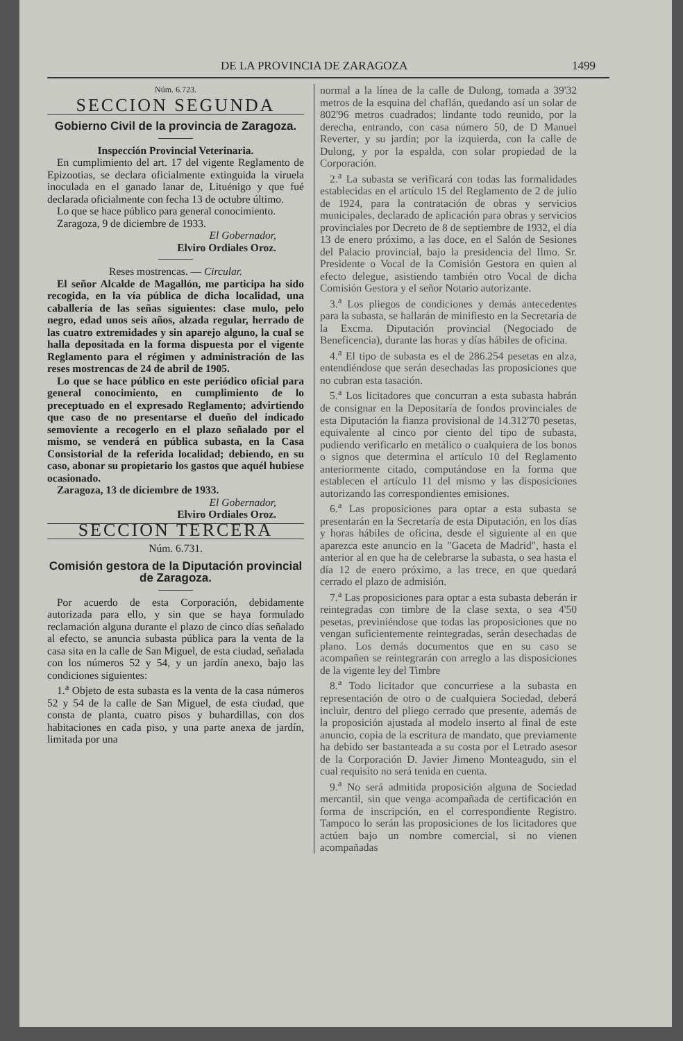DE LA PROVINCIA DE ZARAGOZA 1499
Núm. 6.723.
SECCION SEGUNDA
Gobierno Civil de la provincia de Zaragoza.
Inspección Provincial Veterinaria.
En cumplimiento del art. 17 del vigente Reglamento de Epizootias, se declara oficialmente extinguida la viruela inoculada en el ganado lanar de, Lituénigo y que fué declarada oficialmente con fecha 13 de octubre último.
Lo que se hace público para general conocimiento.
Zaragoza, 9 de diciembre de 1933.
El Gobernador,
Elviro Ordiales Oroz.
Reses mostrencas. — Circular.
El señor Alcalde de Magallón, me participa ha sido recogida, en la vía pública de dicha localidad, una caballería de las señas siguientes: clase mulo, pelo negro, edad unos seis años, alzada regular, herrado de las cuatro extremidades y sin aparejo alguno, la cual se halla depositada en la forma dispuesta por el vigente Reglamento para el régimen y administración de las reses mostrencas de 24 de abril de 1905.
Lo que se hace público en este periódico oficial para general conocimiento, en cumplimiento de lo preceptuado en el expresado Reglamento; advirtiendo que caso de no presentarse el dueño del indicado semoviente a recogerlo en el plazo señalado por el mismo, se venderá en pública subasta, en la Casa Consistorial de la referida localidad; debiendo, en su caso, abonar su propietario los gastos que aquél hubiese ocasionado.
Zaragoza, 13 de diciembre de 1933.
El Gobernador,
Elviro Ordiales Oroz.
SECCION TERCERA
Núm. 6.731.
Comisión gestora de la Diputación provincial de Zaragoza.
Por acuerdo de esta Corporación, debidamente autorizada para ello, y sin que se haya formulado reclamación alguna durante el plazo de cinco días señalado al efecto, se anuncia subasta pública para la venta de la casa sita en la calle de San Miguel, de esta ciudad, señalada con los números 52 y 54, y un jardín anexo, bajo las condiciones siguientes:
1.<sup>a</sup> Objeto de esta subasta es la venta de la casa números 52 y 54 de la calle de San Miguel, de esta ciudad, que consta de planta, cuatro pisos y buhardillas, con dos habitaciones en cada piso, y una parte anexa de jardín, limitada por una
normal a la línea de la calle de Dulong, tomada a 39'32 metros de la esquina del chaflán, quedando así un solar de 802'96 metros cuadrados; lindante todo reunido, por la derecha, entrando, con casa número 50, de D Manuel Reverter, y su jardín; por la izquierda, con la calle de Dulong, y por la espalda, con solar propiedad de la Corporación.
2.<sup>a</sup> La subasta se verificará con todas las formalidades establecidas en el artículo 15 del Reglamento de 2 de julio de 1924, para la contratación de obras y servicios municipales, declarado de aplicación para obras y servicios provinciales por Decreto de 8 de septiembre de 1932, el día 13 de enero próximo, a las doce, en el Salón de Sesiones del Palacio provincial, bajo la presidencia del Ilmo. Sr. Presidente o Vocal de la Comisión Gestora en quien al efecto delegue, asistiendo también otro Vocal de dicha Comisión Gestora y el señor Notario autorizante.
3.<sup>a</sup> Los pliegos de condiciones y demás antecedentes para la subasta, se hallarán de minifiesto en la Secretaría de la Excma. Diputación provincial (Negociado de Beneficencia), durante las horas y días hábiles de oficina.
4.<sup>a</sup> El tipo de subasta es el de 286.254 pesetas en alza, entendiéndose que serán desechadas las proposiciones que no cubran esta tasación.
5.<sup>a</sup> Los licitadores que concurran a esta subasta habrán de consignar en la Depositaría de fondos provinciales de esta Diputación la fianza provisional de 14.312'70 pesetas, equivalente al cinco por ciento del tipo de subasta, pudiendo verificarlo en metálico o cualquiera de los bonos o signos que determina el artículo 10 del Reglamento anteriormente citado, computándose en la forma que establecen el artículo 11 del mismo y las disposiciones autorizando las correspondientes emisiones.
6.<sup>a</sup> Las proposiciones para optar a esta subasta se presentarán en la Secretaría de esta Diputación, en los días y horas hábiles de oficina, desde el siguiente al en que aparezca este anuncio en la "Gaceta de Madrid", hasta el anterior al en que ha de celebrarse la subasta, o sea hasta el día 12 de enero próximo, a las trece, en que quedará cerrado el plazo de admisión.
7.<sup>a</sup> Las proposiciones para optar a esta subasta deberán ir reintegradas con timbre de la clase sexta, o sea 4'50 pesetas, previniéndose que todas las proposiciones que no vengan suficientemente reintegradas, serán desechadas de plano. Los demás documentos que en su caso se acompañen se reintegrarán con arreglo a las disposiciones de la vigente ley del Timbre
8.<sup>a</sup> Todo licitador que concurriese a la subasta en representación de otro o de cualquiera Sociedad, deberá incluir, dentro del pliego cerrado que presente, además de la proposición ajustada al modelo inserto al final de este anuncio, copia de la escritura de mandato, que previamente ha debido ser bastanteada a su costa por el Letrado asesor de la Corporación D. Javier Jimeno Monteagudo, sin el cual requisito no será tenida en cuenta.
9.<sup>a</sup> No será admitida proposición alguna de Sociedad mercantil, sin que venga acompañada de certificación en forma de inscripción, en el correspondiente Registro. Tampoco lo serán las proposiciones de los licitadores que actúen bajo un nombre comercial, si no vienen acompañadas